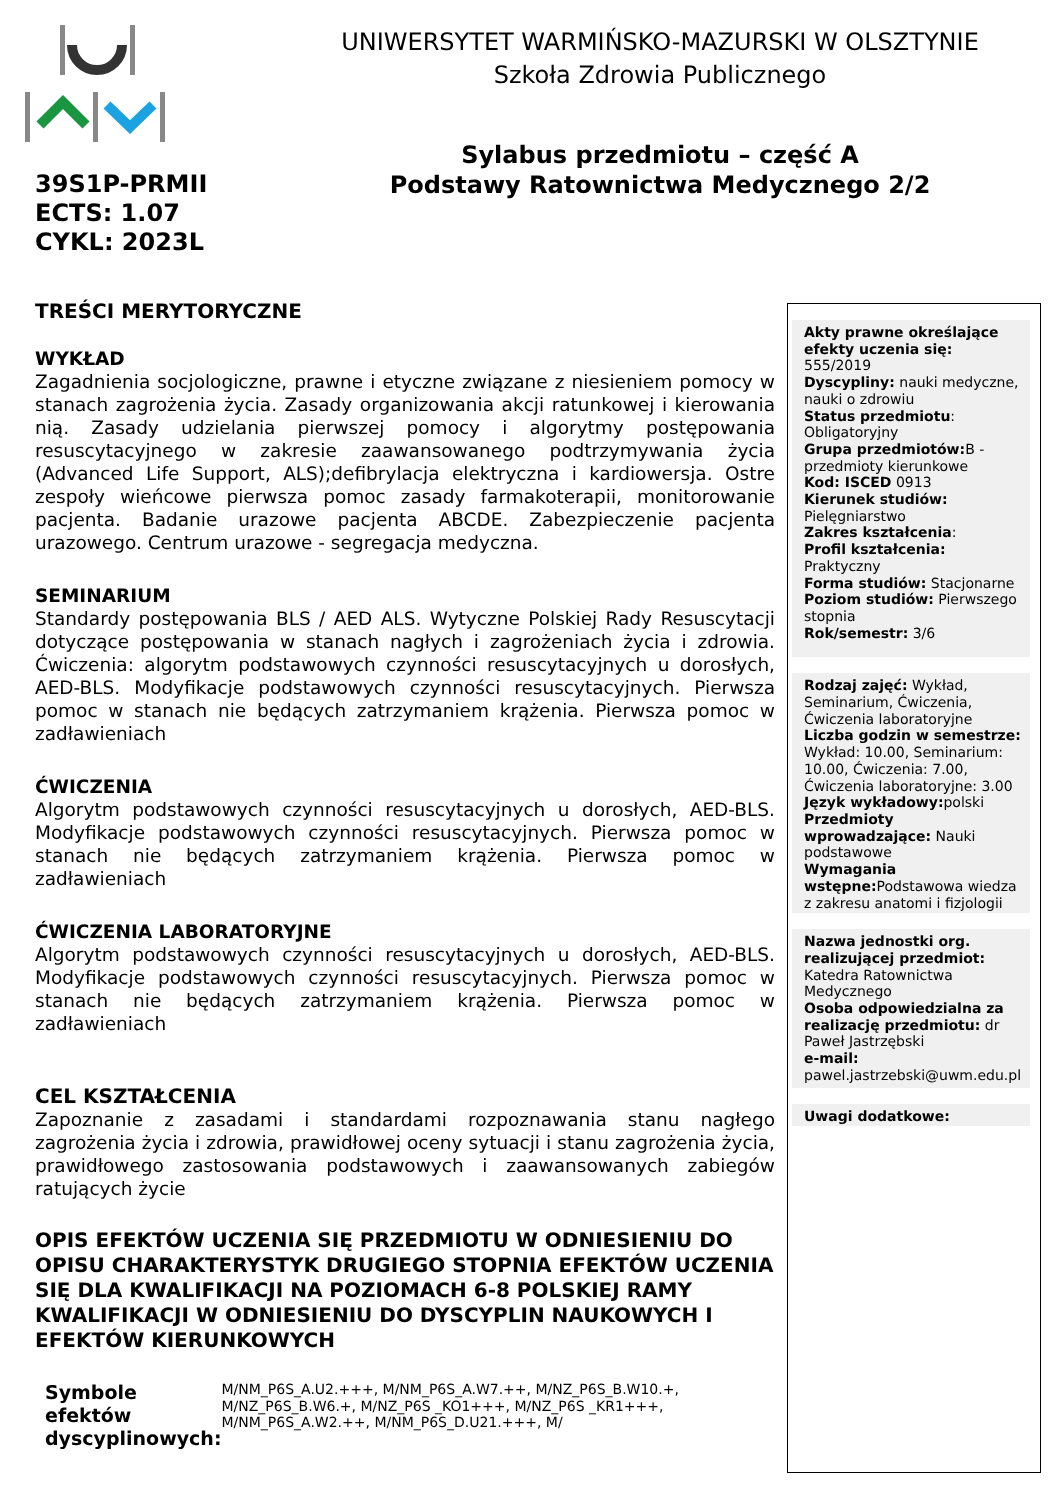UNIWERSYTET WARMIŃSKO-MAZURSKI W OLSZTYNIE
Szkoła Zdrowia Publicznego
Sylabus przedmiotu – część A
Podstawy Ratownictwa Medycznego 2/2
39S1P-PRMII
ECTS: 1.07
CYKL: 2023L
TREŚCI MERYTORYCZNE
WYKŁAD
Zagadnienia socjologiczne, prawne i etyczne związane z niesieniem pomocy w stanach zagrożenia życia. Zasady organizowania akcji ratunkowej i kierowania nią. Zasady udzielania pierwszej pomocy i algorytmy postępowania resuscytacyjnego w zakresie zaawansowanego podtrzymywania życia (Advanced Life Support, ALS);defibrylacja elektryczna i kardiowersja. Ostre zespoły wieńcowe pierwsza pomoc zasady farmakoterapii, monitorowanie pacjenta. Badanie urazowe pacjenta ABCDE. Zabezpieczenie pacjenta urazowego. Centrum urazowe - segregacja medyczna.
SEMINARIUM
Standardy postępowania BLS / AED ALS. Wytyczne Polskiej Rady Resuscytacji dotyczące postępowania w stanach nagłych i zagrożeniach życia i zdrowia. Ćwiczenia: algorytm podstawowych czynności resuscytacyjnych u dorosłych, AED-BLS. Modyfikacje podstawowych czynności resuscytacyjnych. Pierwsza pomoc w stanach nie będących zatrzymaniem krążenia. Pierwsza pomoc w zadławieniach
ĆWICZENIA
Algorytm podstawowych czynności resuscytacyjnych u dorosłych, AED-BLS. Modyfikacje podstawowych czynności resuscytacyjnych. Pierwsza pomoc w stanach nie będących zatrzymaniem krążenia. Pierwsza pomoc w zadławieniach
ĆWICZENIA LABORATORYJNE
Algorytm podstawowych czynności resuscytacyjnych u dorosłych, AED-BLS. Modyfikacje podstawowych czynności resuscytacyjnych. Pierwsza pomoc w stanach nie będących zatrzymaniem krążenia. Pierwsza pomoc w zadławieniach
CEL KSZTAŁCENIA
Zapoznanie z zasadami i standardami rozpoznawania stanu nagłego zagrożenia życia i zdrowia, prawidłowej oceny sytuacji i stanu zagrożenia życia, prawidłowego zastosowania podstawowych i zaawansowanych zabiegów ratujących życie
OPIS EFEKTÓW UCZENIA SIĘ PRZEDMIOTU W ODNIESIENIU DO OPISU CHARAKTERYSTYK DRUGIEGO STOPNIA EFEKTÓW UCZENIA SIĘ DLA KWALIFIKACJI NA POZIOMACH 6-8 POLSKIEJ RAMY KWALIFIKACJI W ODNIESIENIU DO DYSCYPLIN NAUKOWYCH I EFEKTÓW KIERUNKOWYCH
Symbole efektów dyscyplinowych:
M/NM_P6S_A.U2.+++, M/NM_P6S_A.W7.++, M/NZ_P6S_B.W10.+, M/NZ_P6S_B.W6.+, M/NZ_P6S _KO1+++, M/NZ_P6S _KR1+++, M/NM_P6S_A.W2.++, M/NM_P6S_D.U21.+++, M/
Akty prawne określające efekty uczenia się: 555/2019
Dyscypliny: nauki medyczne, nauki o zdrowiu
Status przedmiotu: Obligatoryjny
Grupa przedmiotów: B - przedmioty kierunkowe
Kod: ISCED 0913
Kierunek studiów: Pielęgniarstwo
Zakres kształcenia:
Profil kształcenia: Praktyczny
Forma studiów: Stacjonarne
Poziom studiów: Pierwszego stopnia
Rok/semestr: 3/6
Rodzaj zajęć: Wykład, Seminarium, Ćwiczenia, Ćwiczenia laboratoryjne
Liczba godzin w semestrze: Wykład: 10.00, Seminarium: 10.00, Ćwiczenia: 7.00, Ćwiczenia laboratoryjne: 3.00
Język wykładowy: polski
Przedmioty wprowadzające: Nauki podstawowe
Wymagania wstępne: Podstawowa wiedza z zakresu anatomi i fizjologii
Nazwa jednostki org. realizującej przedmiot: Katedra Ratownictwa Medycznego
Osoba odpowiedzialna za realizację przedmiotu: dr Paweł Jastrzębski
e-mail: pawel.jastrzebski@uwm.edu.pl
Uwagi dodatkowe: